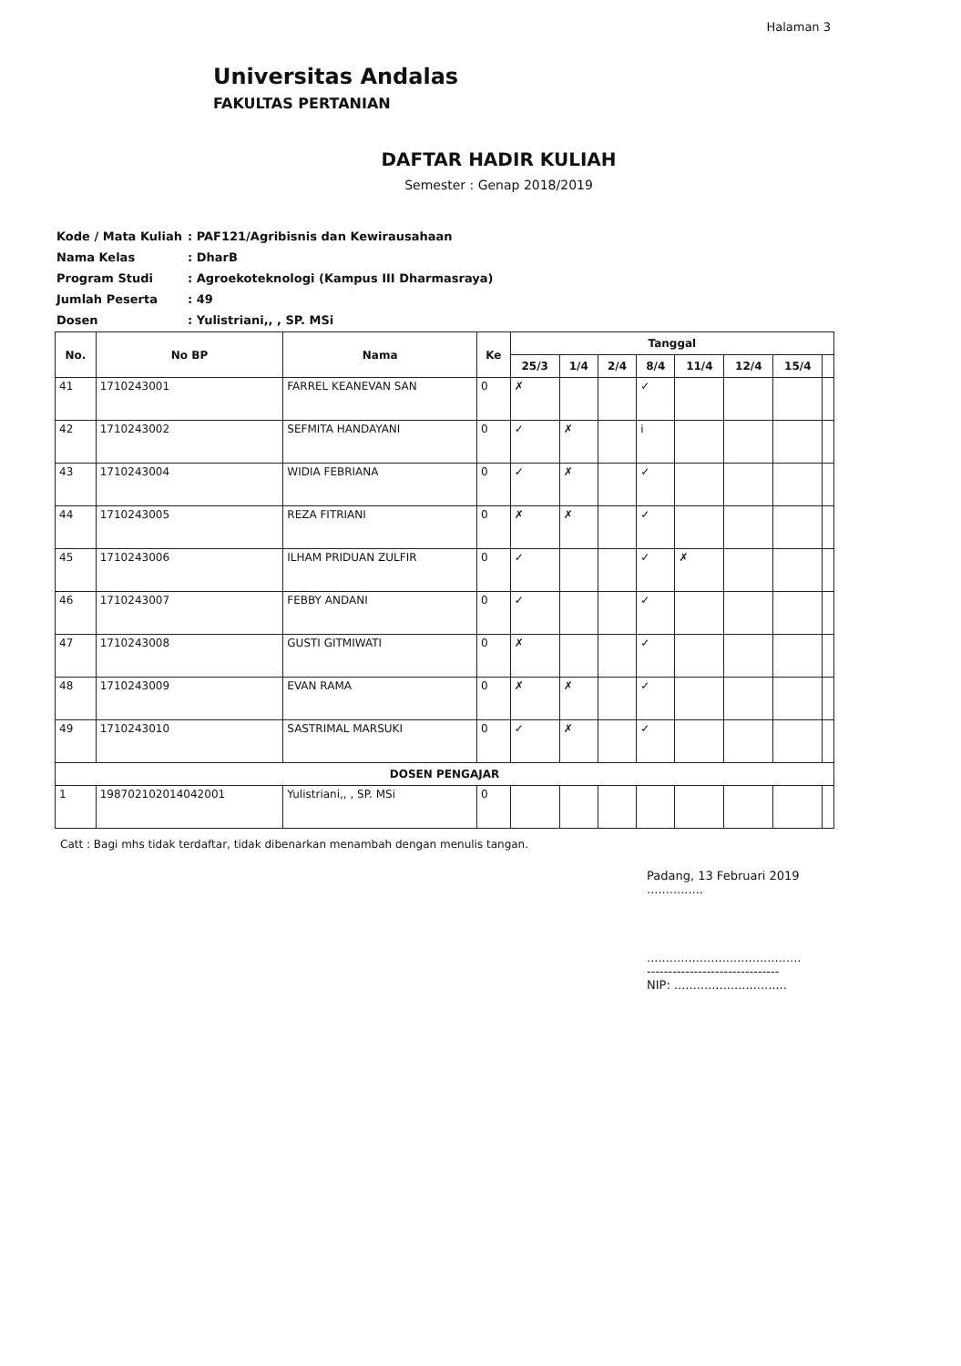Halaman 3
Universitas Andalas
FAKULTAS PERTANIAN
DAFTAR HADIR KULIAH
Semester : Genap 2018/2019
| Kode / Mata Kuliah | : PAF121/Agribisnis dan Kewirausahaan |
| Nama Kelas | : DharB |
| Program Studi | : Agroekoteknologi (Kampus III Dharmasraya) |
| Jumlah Peserta | : 49 |
| Dosen | : Yulistriani,, , SP. MSi |
| No. | No BP | Nama | Ke | Tanggal | | | | | | | |
| --- | --- | --- | --- | --- | --- | --- | --- | --- | --- | --- | --- |
| | | | | 25/3 | 1/4 | 2/4 | 8/4 | 11/4 | 12/4 | 15/4 | |
| 41 | 1710243001 | FARREL KEANEVAN SAN | 0 | ✗ | | | ✓ | | | | |
| 42 | 1710243002 | SEFMITA HANDAYANI | 0 | ✓ | ✗ | | i | | | | |
| 43 | 1710243004 | WIDIA FEBRIANA | 0 | ✓ | ✗ | | ✓ | | | | |
| 44 | 1710243005 | REZA FITRIANI | 0 | ✗ | ✗ | | ✓ | | | | |
| 45 | 1710243006 | ILHAM PRIDUAN ZULFIR | 0 | ✓ | | | ✓ | ✗ | | | |
| 46 | 1710243007 | FEBBY ANDANI | 0 | ✓ | | | ✓ | | | | |
| 47 | 1710243008 | GUSTI GITMIWATI | 0 | ✗ | | | ✓ | | | | |
| 48 | 1710243009 | EVAN RAMA | 0 | ✗ | ✗ | | ✓ | | | | |
| 49 | 1710243010 | SASTRIMAL MARSUKI | 0 | ✓ | ✗ | | ✓ | | | | |
| DOSEN PENGAJAR | | | | | | | | | | | |
| 1 | 198702102014042001 | Yulistriani,, , SP. MSi | 0 | | | | | | | | |
Catt : Bagi mhs tidak terdaftar, tidak dibenarkan menambah dengan menulis tangan.
Padang, 13 Februari 2019
...............
.........................................
-------------------------------
NIP: ..............................